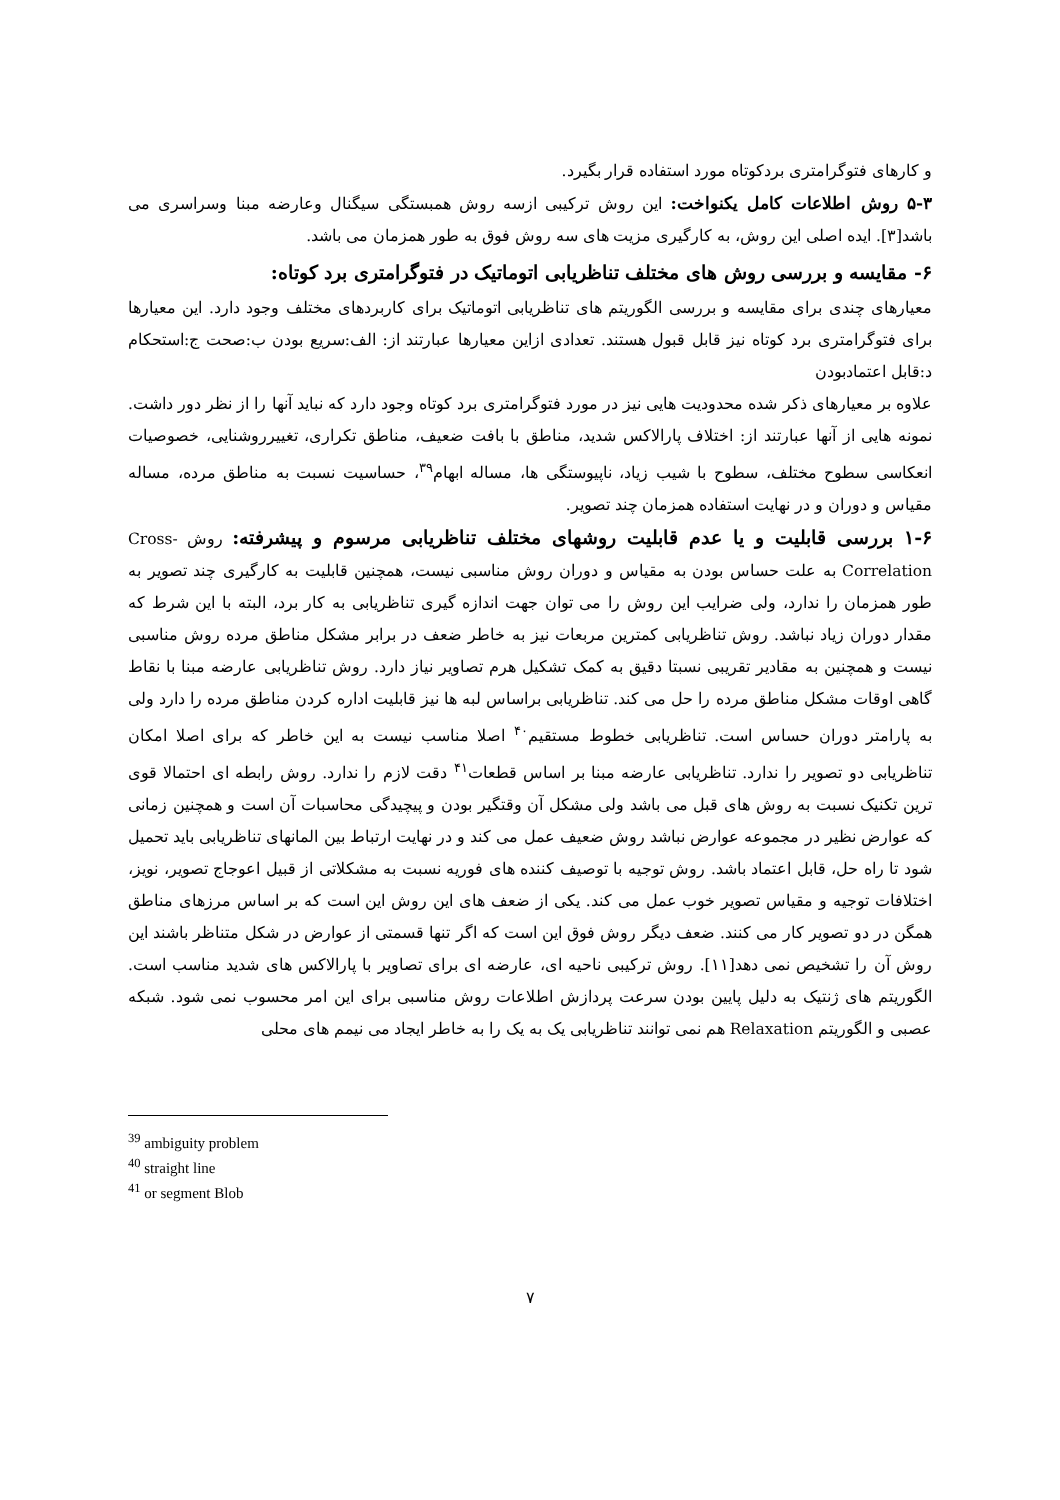و کارهای فتوگرامتری بردکوتاه مورد استفاده قرار بگیرد.
۵-۳ روش اطلاعات کامل یکنواخت: این روش ترکیبی ازسه روش همبستگی سیگنال وعارضه مبنا وسراسری می باشد[۳]. ایده اصلی این روش، به کارگیری مزیت های سه روش فوق به طور همزمان می باشد.
۶- مقایسه و بررسی روش های مختلف تناظریابی اتوماتیک در فتوگرامتری برد کوتاه:
معیارهای چندی برای مقایسه و بررسی الگوریتم های تناظریابی اتوماتیک برای کاربردهای مختلف وجود دارد. این معیارها برای فتوگرامتری برد کوتاه نیز قابل قبول هستند. تعدادی ازاین معیارها عبارتند از: الف:سریع بودن ب:صحت ج:استحکام د:قابل اعتمادبودن
علاوه بر معیارهای ذکر شده محدودیت هایی نیز در مورد فتوگرامتری برد کوتاه وجود دارد که نباید آنها را از نظر دور داشت. نمونه هایی از آنها عبارتند از: اختلاف پارالاکس شدید، مناطق با بافت ضعیف، مناطق تکراری، تغییرروشنایی، خصوصیات انعکاسی سطوح مختلف، سطوح با شیب زیاد، ناپیوستگی ها، مساله ابهام<sup>۳۹</sup>، حساسیت نسبت به مناطق مرده، مساله مقیاس و دوران و در نهایت استفاده همزمان چند تصویر.
۱-۶ بررسی قابلیت و یا عدم قابلیت روشهای مختلف تناظریابی مرسوم و پیشرفته: روش Cross-Correlation به علت حساس بودن به مقیاس و دوران روش مناسبی نیست، همچنین قابلیت به کارگیری چند تصویر به طور همزمان را ندارد، ولی ضرایب این روش را می توان جهت اندازه گیری تناظریابی به کار برد، البته با این شرط که مقدار دوران زیاد نباشد. روش تناظریابی کمترین مربعات نیز به خاطر ضعف در برابر مشکل مناطق مرده روش مناسبی نیست و همچنین به مقادیر تقریبی نسبتا دقیق به کمک تشکیل هرم تصاویر نیاز دارد. روش تناظریابی عارضه مبنا با نقاط گاهی اوقات مشکل مناطق مرده را حل می کند. تناظریابی براساس لبه ها نیز قابلیت اداره کردن مناطق مرده را دارد ولی به پارامتر دوران حساس است. تناظریابی خطوط مستقیم<sup>۴۰</sup> اصلا مناسب نیست به این خاطر که برای اصلا امکان تناظریابی دو تصویر را ندارد. تناظریابی عارضه مبنا بر اساس قطعات<sup>۴۱</sup> دقت لازم را ندارد. روش رابطه ای احتمالا قوی ترین تکنیک نسبت به روش های قبل می باشد ولی مشکل آن وقتگیر بودن و پیچیدگی محاسبات آن است و همچنین زمانی که عوارض نظیر در مجموعه عوارض نباشد روش ضعیف عمل می کند و در نهایت ارتباط بین المانهای تناظریابی باید تحمیل شود تا راه حل، قابل اعتماد باشد. روش توجیه با توصیف کننده های فوریه نسبت به مشکلاتی از قبیل اعوجاج تصویر، نویز، اختلافات توجیه و مقیاس تصویر خوب عمل می کند. یکی از ضعف های این روش این است که بر اساس مرزهای مناطق همگن در دو تصویر کار می کنند. ضعف دیگر روش فوق این است که اگر تنها قسمتی از عوارض در شکل متناظر باشند این روش آن را تشخیص نمی دهد[۱۱]. روش ترکیبی ناحیه ای، عارضه ای برای تصاویر با پارالاکس های شدید مناسب است. الگوریتم های ژنتیک به دلیل پایین بودن سرعت پردازش اطلاعات روش مناسبی برای این امر محسوب نمی شود. شبکه عصبی و الگوریتم Relaxation هم نمی توانند تناظریابی یک به یک را به خاطر ایجاد می نیمم های محلی
<sup>39</sup> ambiguity problem
<sup>40</sup> straight line
<sup>41</sup> or segment Blob
۷